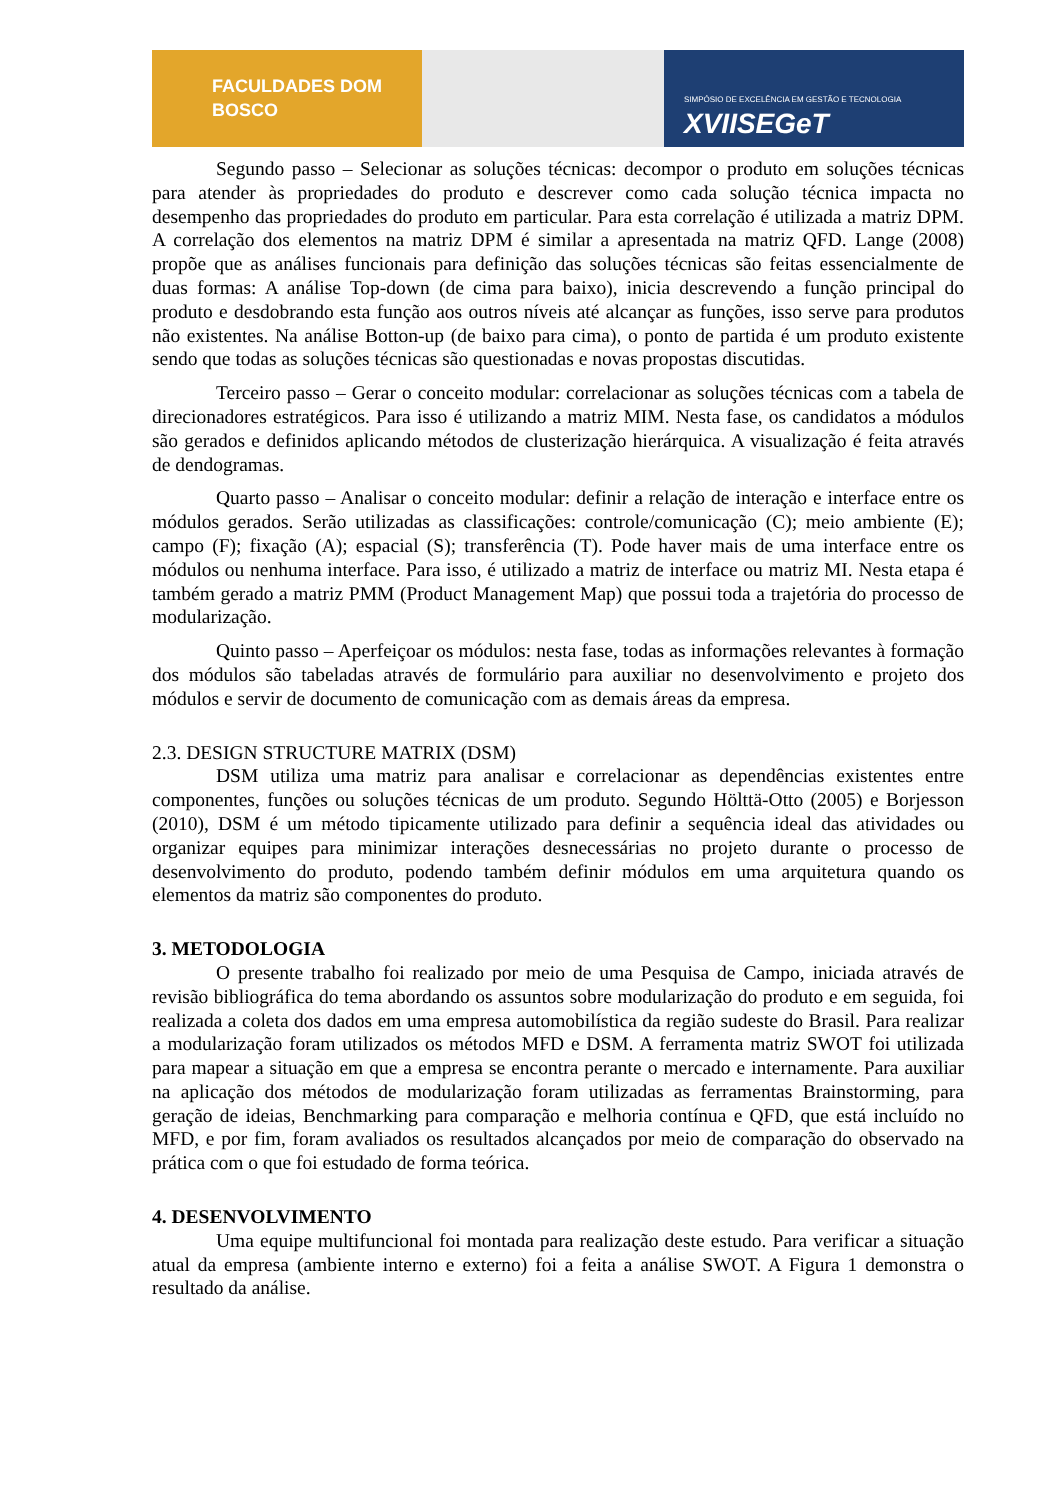FACULDADES DOM BOSCO
SIMPÓSIO DE EXCELÊNCIA EM GESTÃO E TECNOLOGIA
XVIISEGeT
Segundo passo – Selecionar as soluções técnicas: decompor o produto em soluções técnicas para atender às propriedades do produto e descrever como cada solução técnica impacta no desempenho das propriedades do produto em particular. Para esta correlação é utilizada a matriz DPM. A correlação dos elementos na matriz DPM é similar a apresentada na matriz QFD. Lange (2008) propõe que as análises funcionais para definição das soluções técnicas são feitas essencialmente de duas formas: A análise Top-down (de cima para baixo), inicia descrevendo a função principal do produto e desdobrando esta função aos outros níveis até alcançar as funções, isso serve para produtos não existentes. Na análise Botton-up (de baixo para cima), o ponto de partida é um produto existente sendo que todas as soluções técnicas são questionadas e novas propostas discutidas.
Terceiro passo – Gerar o conceito modular: correlacionar as soluções técnicas com a tabela de direcionadores estratégicos. Para isso é utilizando a matriz MIM. Nesta fase, os candidatos a módulos são gerados e definidos aplicando métodos de clusterização hierárquica. A visualização é feita através de dendogramas.
Quarto passo – Analisar o conceito modular: definir a relação de interação e interface entre os módulos gerados. Serão utilizadas as classificações: controle/comunicação (C); meio ambiente (E); campo (F); fixação (A); espacial (S); transferência (T). Pode haver mais de uma interface entre os módulos ou nenhuma interface. Para isso, é utilizado a matriz de interface ou matriz MI. Nesta etapa é também gerado a matriz PMM (Product Management Map) que possui toda a trajetória do processo de modularização.
Quinto passo – Aperfeiçoar os módulos: nesta fase, todas as informações relevantes à formação dos módulos são tabeladas através de formulário para auxiliar no desenvolvimento e projeto dos módulos e servir de documento de comunicação com as demais áreas da empresa.
2.3. DESIGN STRUCTURE MATRIX (DSM)
DSM utiliza uma matriz para analisar e correlacionar as dependências existentes entre componentes, funções ou soluções técnicas de um produto. Segundo Hölttä-Otto (2005) e Borjesson (2010), DSM é um método tipicamente utilizado para definir a sequência ideal das atividades ou organizar equipes para minimizar interações desnecessárias no projeto durante o processo de desenvolvimento do produto, podendo também definir módulos em uma arquitetura quando os elementos da matriz são componentes do produto.
3. METODOLOGIA
O presente trabalho foi realizado por meio de uma Pesquisa de Campo, iniciada através de revisão bibliográfica do tema abordando os assuntos sobre modularização do produto e em seguida, foi realizada a coleta dos dados em uma empresa automobilística da região sudeste do Brasil. Para realizar a modularização foram utilizados os métodos MFD e DSM. A ferramenta matriz SWOT foi utilizada para mapear a situação em que a empresa se encontra perante o mercado e internamente. Para auxiliar na aplicação dos métodos de modularização foram utilizadas as ferramentas Brainstorming, para geração de ideias, Benchmarking para comparação e melhoria contínua e QFD, que está incluído no MFD, e por fim, foram avaliados os resultados alcançados por meio de comparação do observado na prática com o que foi estudado de forma teórica.
4. DESENVOLVIMENTO
Uma equipe multifuncional foi montada para realização deste estudo. Para verificar a situação atual da empresa (ambiente interno e externo) foi a feita a análise SWOT. A Figura 1 demonstra o resultado da análise.